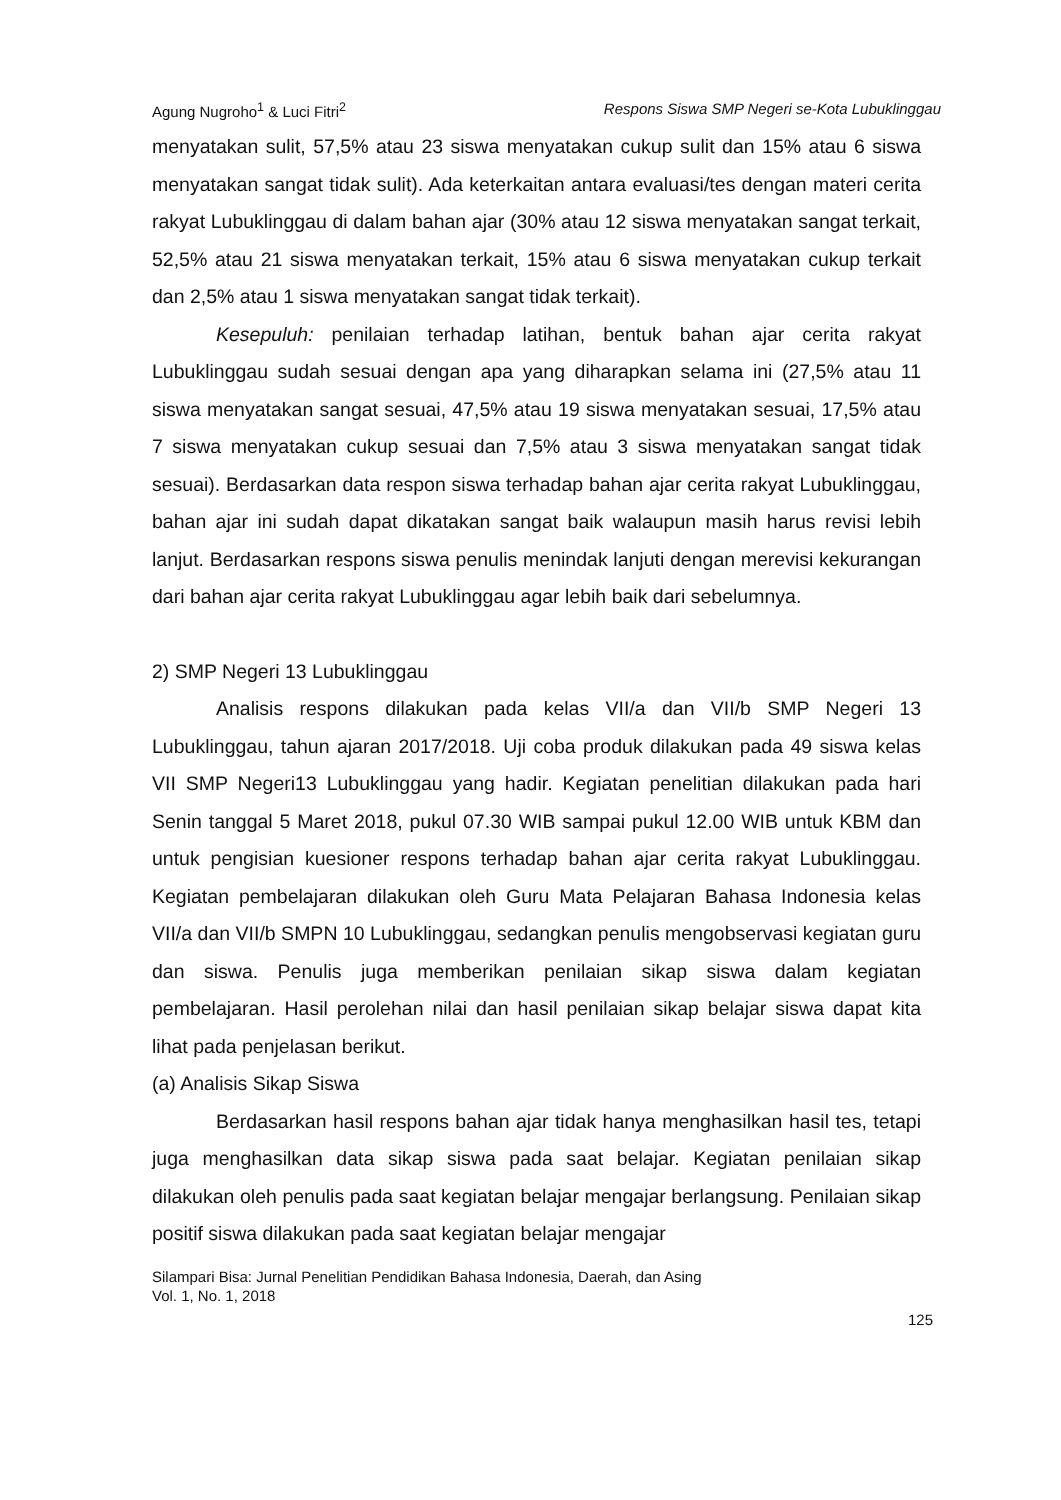Agung Nugroho<sup>1</sup> & Luci Fitri<sup>2</sup> Respons Siswa SMP Negeri se-Kota Lubuklinggau
menyatakan sulit, 57,5% atau 23 siswa menyatakan cukup sulit dan 15% atau 6 siswa menyatakan sangat tidak sulit). Ada keterkaitan antara evaluasi/tes dengan materi cerita rakyat Lubuklinggau di dalam bahan ajar (30% atau 12 siswa menyatakan sangat terkait, 52,5% atau 21 siswa menyatakan terkait, 15% atau 6 siswa menyatakan cukup terkait dan 2,5% atau 1 siswa menyatakan sangat tidak terkait).
Kesepuluh: penilaian terhadap latihan, bentuk bahan ajar cerita rakyat Lubuklinggau sudah sesuai dengan apa yang diharapkan selama ini (27,5% atau 11 siswa menyatakan sangat sesuai, 47,5% atau 19 siswa menyatakan sesuai, 17,5% atau 7 siswa menyatakan cukup sesuai dan 7,5% atau 3 siswa menyatakan sangat tidak sesuai). Berdasarkan data respon siswa terhadap bahan ajar cerita rakyat Lubuklinggau, bahan ajar ini sudah dapat dikatakan sangat baik walaupun masih harus revisi lebih lanjut. Berdasarkan respons siswa penulis menindak lanjuti dengan merevisi kekurangan dari bahan ajar cerita rakyat Lubuklinggau agar lebih baik dari sebelumnya.
2) SMP Negeri 13 Lubuklinggau
Analisis respons dilakukan pada kelas VII/a dan VII/b SMP Negeri 13 Lubuklinggau, tahun ajaran 2017/2018. Uji coba produk dilakukan pada 49 siswa kelas VII SMP Negeri13 Lubuklinggau yang hadir. Kegiatan penelitian dilakukan pada hari Senin tanggal 5 Maret 2018, pukul 07.30 WIB sampai pukul 12.00 WIB untuk KBM dan untuk pengisian kuesioner respons terhadap bahan ajar cerita rakyat Lubuklinggau. Kegiatan pembelajaran dilakukan oleh Guru Mata Pelajaran Bahasa Indonesia kelas VII/a dan VII/b SMPN 10 Lubuklinggau, sedangkan penulis mengobservasi kegiatan guru dan siswa. Penulis juga memberikan penilaian sikap siswa dalam kegiatan pembelajaran. Hasil perolehan nilai dan hasil penilaian sikap belajar siswa dapat kita lihat pada penjelasan berikut.
(a) Analisis Sikap Siswa
Berdasarkan hasil respons bahan ajar tidak hanya menghasilkan hasil tes, tetapi juga menghasilkan data sikap siswa pada saat belajar. Kegiatan penilaian sikap dilakukan oleh penulis pada saat kegiatan belajar mengajar berlangsung. Penilaian sikap positif siswa dilakukan pada saat kegiatan belajar mengajar
Silampari Bisa: Jurnal Penelitian Pendidikan Bahasa Indonesia, Daerah, dan Asing
Vol. 1, No. 1, 2018
125